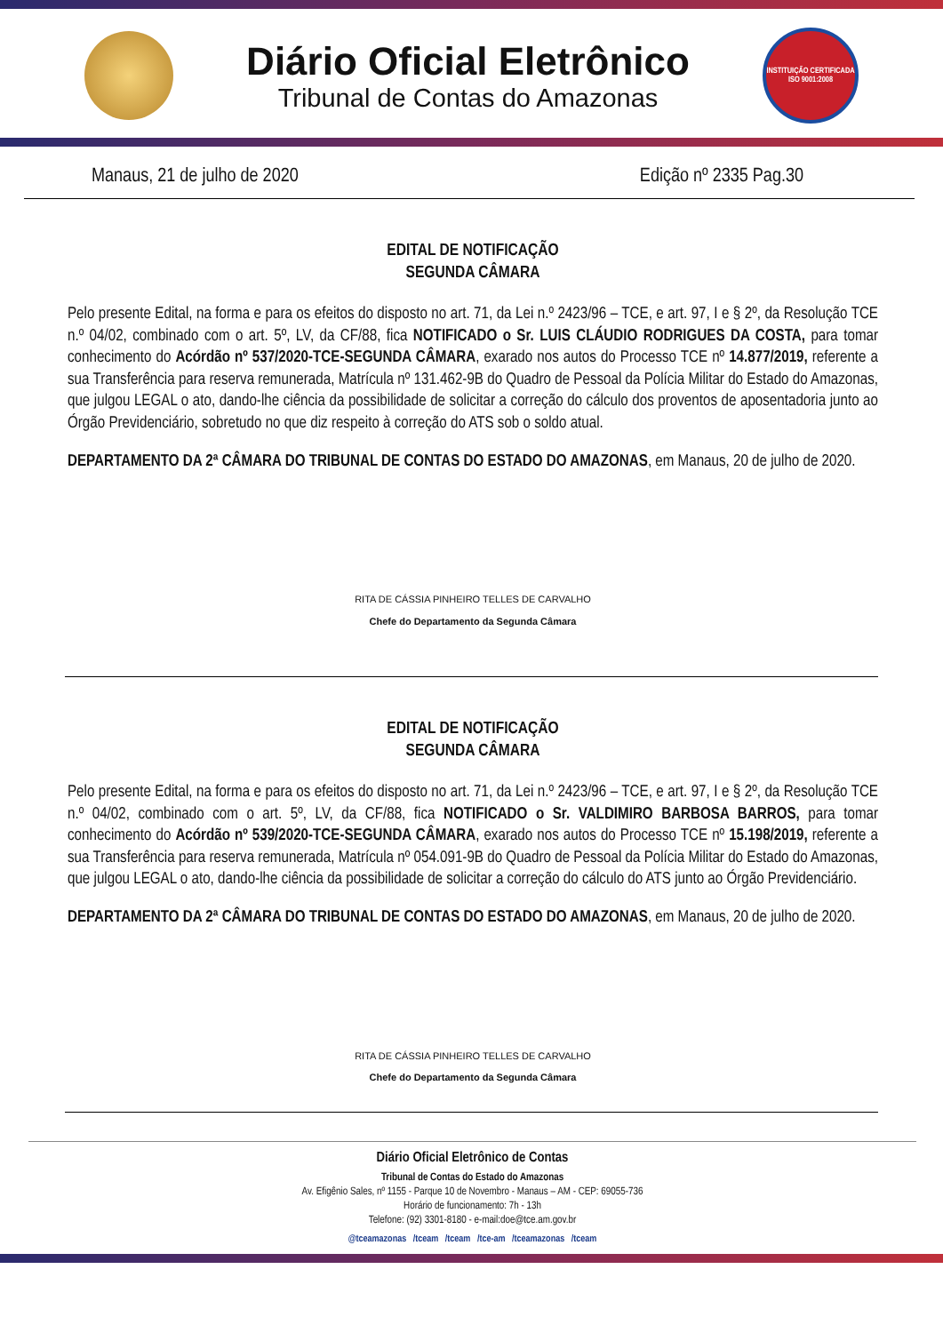Diário Oficial Eletrônico
Tribunal de Contas do Amazonas
INSTITUIÇÃO CERTIFICADA ISO 9001:2008
Manaus, 21 de julho de 2020 Edição nº 2335 Pag.30
EDITAL DE NOTIFICAÇÃO
SEGUNDA CÂMARA
Pelo presente Edital, na forma e para os efeitos do disposto no art. 71, da Lei n.º 2423/96 – TCE, e art. 97, I e § 2º, da Resolução TCE n.º 04/02, combinado com o art. 5º, LV, da CF/88, fica NOTIFICADO o Sr. LUIS CLÁUDIO RODRIGUES DA COSTA, para tomar conhecimento do Acórdão nº 537/2020-TCE-SEGUNDA CÂMARA, exarado nos autos do Processo TCE nº 14.877/2019, referente a sua Transferência para reserva remunerada, Matrícula nº 131.462-9B do Quadro de Pessoal da Polícia Militar do Estado do Amazonas, que julgou LEGAL o ato, dando-lhe ciência da possibilidade de solicitar a correção do cálculo dos proventos de aposentadoria junto ao Órgão Previdenciário, sobretudo no que diz respeito à correção do ATS sob o soldo atual.
DEPARTAMENTO DA 2ª CÂMARA DO TRIBUNAL DE CONTAS DO ESTADO DO AMAZONAS, em Manaus, 20 de julho de 2020.
RITA DE CÁSSIA PINHEIRO TELLES DE CARVALHO
Chefe do Departamento da Segunda Câmara
EDITAL DE NOTIFICAÇÃO
SEGUNDA CÂMARA
Pelo presente Edital, na forma e para os efeitos do disposto no art. 71, da Lei n.º 2423/96 – TCE, e art. 97, I e § 2º, da Resolução TCE n.º 04/02, combinado com o art. 5º, LV, da CF/88, fica NOTIFICADO o Sr. VALDIMIRO BARBOSA BARROS, para tomar conhecimento do Acórdão nº 539/2020-TCE-SEGUNDA CÂMARA, exarado nos autos do Processo TCE nº 15.198/2019, referente a sua Transferência para reserva remunerada, Matrícula nº 054.091-9B do Quadro de Pessoal da Polícia Militar do Estado do Amazonas, que julgou LEGAL o ato, dando-lhe ciência da possibilidade de solicitar a correção do cálculo do ATS junto ao Órgão Previdenciário.
DEPARTAMENTO DA 2ª CÂMARA DO TRIBUNAL DE CONTAS DO ESTADO DO AMAZONAS, em Manaus, 20 de julho de 2020.
RITA DE CÁSSIA PINHEIRO TELLES DE CARVALHO
Chefe do Departamento da Segunda Câmara
Diário Oficial Eletrônico de Contas
Tribunal de Contas do Estado do Amazonas
Av. Efigênio Sales, nº 1155 - Parque 10 de Novembro - Manaus – AM - CEP: 69055-736
Horário de funcionamento: 7h - 13h
Telefone: (92) 3301-8180 - e-mail:doe@tce.am.gov.br
@tceamazonas /tceam /tceam /tce-am /tceamazonas /tceam